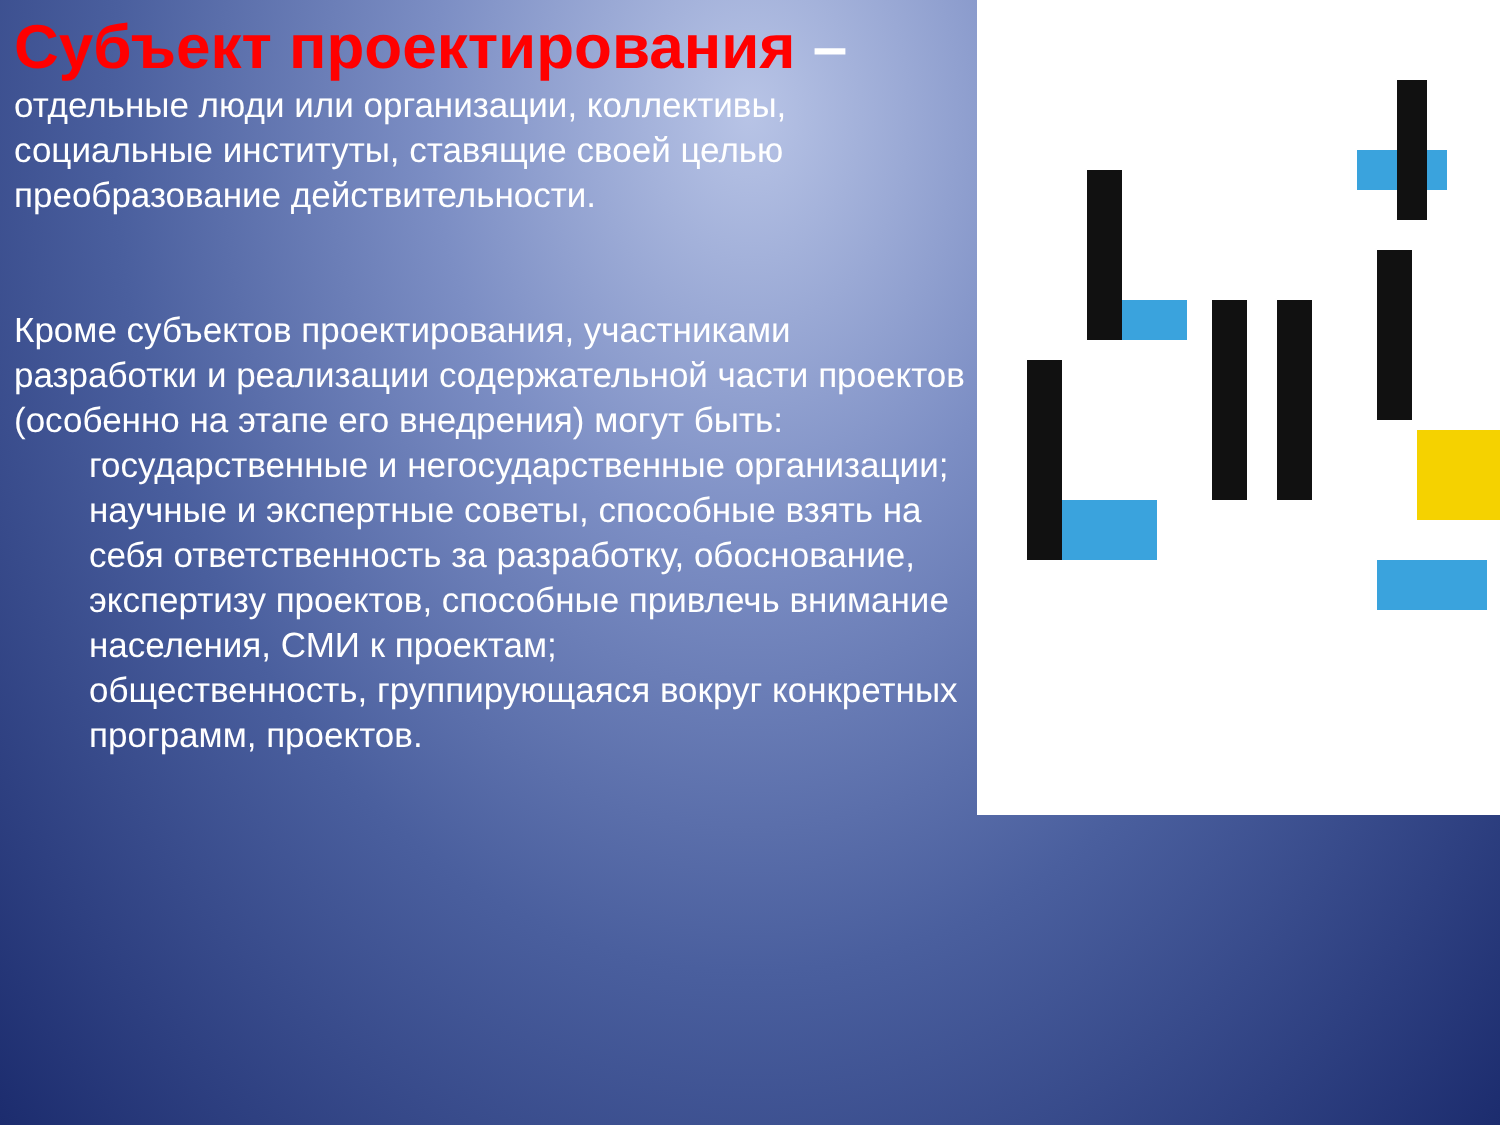Субъект проектирования –
отдельные люди или организации, коллективы, социальные институты, ставящие своей целью преобразование действительности.
Кроме субъектов проектирования, участниками разработки и реализации содержательной части проектов (особенно на этапе его внедрения) могут быть:
государственные и негосударственные организации;
научные и экспертные советы, способные взять на себя ответственность за разработку, обоснование, экспертизу проектов, способные привлечь внимание населения, СМИ к проектам;
общественность, группирующаяся вокруг конкретных программ, проектов.